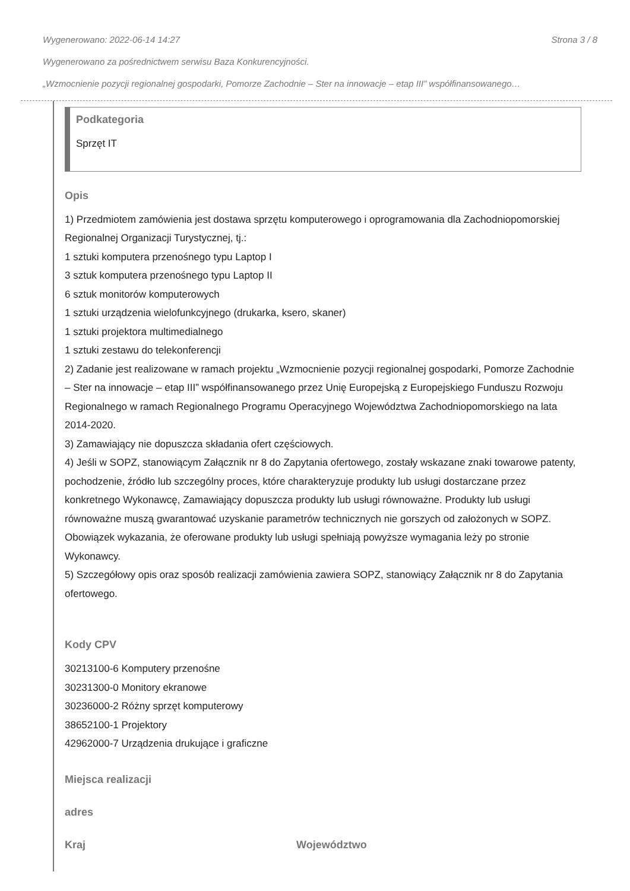Wygenerowano: 2022-06-14 14:27 Strona 3 / 8
Wygenerowano za pośrednictwem serwisu Baza Konkurencyjności.
„Wzmocnienie pozycji regionalnej gospodarki, Pomorze Zachodnie – Ster na innowacje – etap III” współfinansowanego…
Podkategoria
Sprzęt IT
Opis
1) Przedmiotem zamówienia jest dostawa sprzętu komputerowego i oprogramowania dla Zachodniopomorskiej Regionalnej Organizacji Turystycznej, tj.:
1 sztuki komputera przenośnego typu Laptop I
3 sztuk komputera przenośnego typu Laptop II
6 sztuk monitorów komputerowych
1 sztuki urządzenia wielofunkcyjnego (drukarka, ksero, skaner)
1 sztuki projektora multimedialnego
1 sztuki zestawu do telekonferencji
2) Zadanie jest realizowane w ramach projektu „Wzmocnienie pozycji regionalnej gospodarki, Pomorze Zachodnie – Ster na innowacje – etap III” współfinansowanego przez Unię Europejską z Europejskiego Funduszu Rozwoju Regionalnego w ramach Regionalnego Programu Operacyjnego Województwa Zachodniopomorskiego na lata 2014-2020.
3) Zamawiający nie dopuszcza składania ofert częściowych.
4) Jeśli w SOPZ, stanowiącym Załącznik nr 8 do Zapytania ofertowego, zostały wskazane znaki towarowe patenty, pochodzenie, źródło lub szczególny proces, które charakteryzuje produkty lub usługi dostarczane przez konkretnego Wykonawcę, Zamawiający dopuszcza produkty lub usługi równoważne. Produkty lub usługi równoważne muszą gwarantować uzyskanie parametrów technicznych nie gorszych od założonych w SOPZ. Obowiązek wykazania, że oferowane produkty lub usługi spełniają powyższe wymagania leży po stronie Wykonawcy.
5) Szczegółowy opis oraz sposób realizacji zamówienia zawiera SOPZ, stanowiący Załącznik nr 8 do Zapytania ofertowego.
Kody CPV
30213100-6 Komputery przenośne
30231300-0 Monitory ekranowe
30236000-2 Różny sprzęt komputerowy
38652100-1 Projektory
42962000-7 Urządzenia drukujące i graficzne
Miejsca realizacji
adres
Kraj Województwo